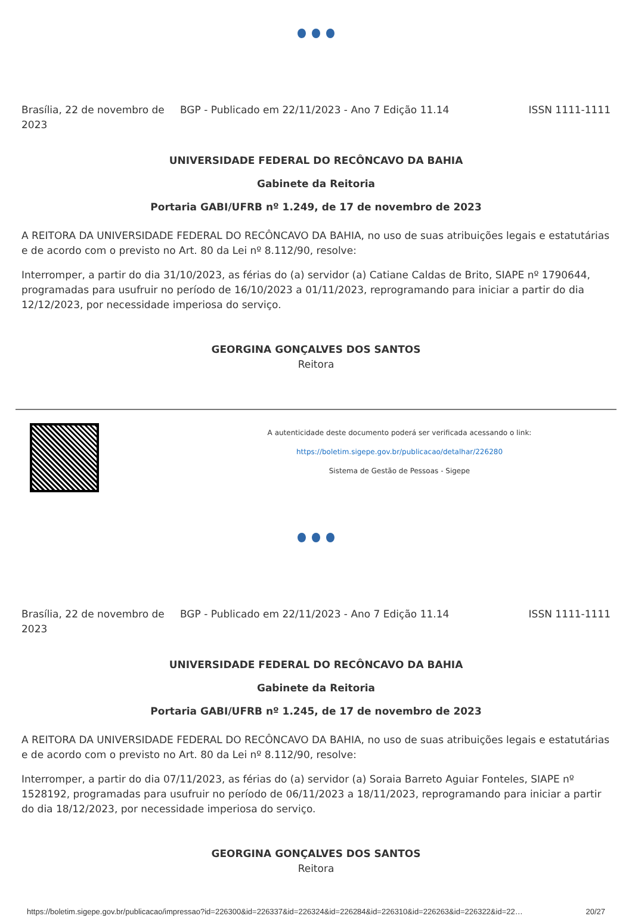Brasília, 22 de novembro de 2023
BGP - Publicado em 22/11/2023 - Ano 7 Edição 11.14
ISSN 1111-1111
UNIVERSIDADE FEDERAL DO RECÔNCAVO DA BAHIA
Gabinete da Reitoria
Portaria GABI/UFRB nº 1.249, de 17 de novembro de 2023
A REITORA DA UNIVERSIDADE FEDERAL DO RECÔNCAVO DA BAHIA, no uso de suas atribuições legais e estatutárias e de acordo com o previsto no Art. 80 da Lei nº 8.112/90, resolve:
Interromper, a partir do dia 31/10/2023, as férias do (a) servidor (a) Catiane Caldas de Brito, SIAPE nº 1790644, programadas para usufruir no período de 16/10/2023 a 01/11/2023, reprogramando para iniciar a partir do dia 12/12/2023, por necessidade imperiosa do serviço.
GEORGINA GONÇALVES DOS SANTOS
Reitora
A autenticidade deste documento poderá ser verificada acessando o link:
https://boletim.sigepe.gov.br/publicacao/detalhar/226280
Sistema de Gestão de Pessoas - Sigepe
Brasília, 22 de novembro de 2023
BGP - Publicado em 22/11/2023 - Ano 7 Edição 11.14
ISSN 1111-1111
UNIVERSIDADE FEDERAL DO RECÔNCAVO DA BAHIA
Gabinete da Reitoria
Portaria GABI/UFRB nº 1.245, de 17 de novembro de 2023
A REITORA DA UNIVERSIDADE FEDERAL DO RECÔNCAVO DA BAHIA, no uso de suas atribuições legais e estatutárias e de acordo com o previsto no Art. 80 da Lei nº 8.112/90, resolve:
Interromper, a partir do dia 07/11/2023, as férias do (a) servidor (a) Soraia Barreto Aguiar Fonteles, SIAPE nº 1528192, programadas para usufruir no período de 06/11/2023 a 18/11/2023, reprogramando para iniciar a partir do dia 18/12/2023, por necessidade imperiosa do serviço.
GEORGINA GONÇALVES DOS SANTOS
Reitora
https://boletim.sigepe.gov.br/publicacao/impressao?id=226300&id=226337&id=226324&id=226284&id=226310&id=226263&id=226322&id=22… 20/27